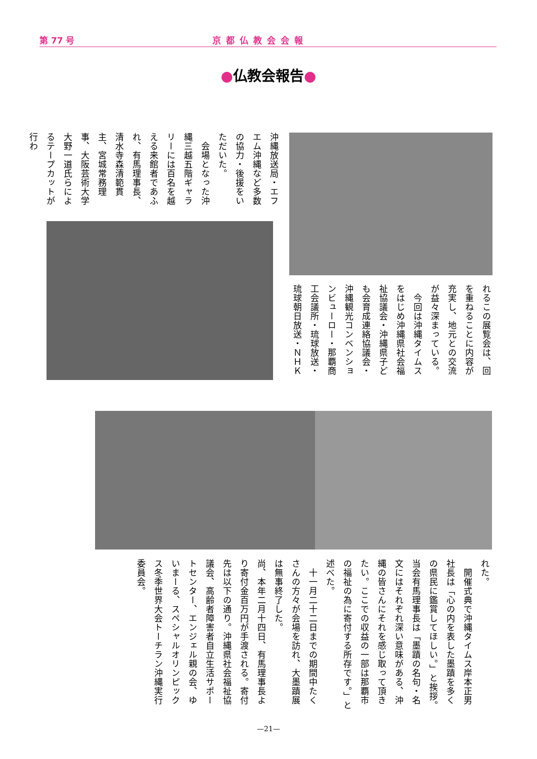第 77 号 京都仏教会会報
●仏教会報告●
沖縄放送局・エフエム沖縄など多数の協力・後援をいただいた。
　会場となった沖縄三越五階ギャラリーには百名を越える来館者であふれ、有馬理事長、清水寺森清範貫主、宮城常務理事、大阪芸術大学大野一道氏らによるテープカットが行わ
れるこの展覧会は、回を重ねることに内容が充実し、地元との交流が益々深まっている。
　今回は沖縄タイムスをはじめ沖縄県社会福祉協議会・沖縄県子ども会育成連絡協議会・沖縄観光コンベンションビューロー・那覇商工会議所・琉球放送・琉球朝日放送・ＮＨＫ
れた。
　開催式典で沖縄タイムス岸本正男社長は「心の内を表した墨蹟を多くの県民に鑑賞してほしい。」と挨拶。当会有馬理事長は「墨蹟の名句・名文にはそれぞれ深い意味がある、沖縄の皆さんにそれを感じ取って頂きたい。ここでの収益の一部は那覇市の福祉の為に寄付する所存です。」と述べた。
　十一月二十二日までの期間中たくさんの方々が会場を訪れ、大墨蹟展は無事終了した。
尚、本年二月十四日、有馬理事長より寄付金百万円が手渡される。寄付先は以下の通り。沖縄県社会福祉協議会、高齢者障害者自立生活サポートセンター、エンジェル親の会、ゆいまーる、スペシャルオリンピックス冬季世界大会トーチラン沖縄実行委員会。
—21—